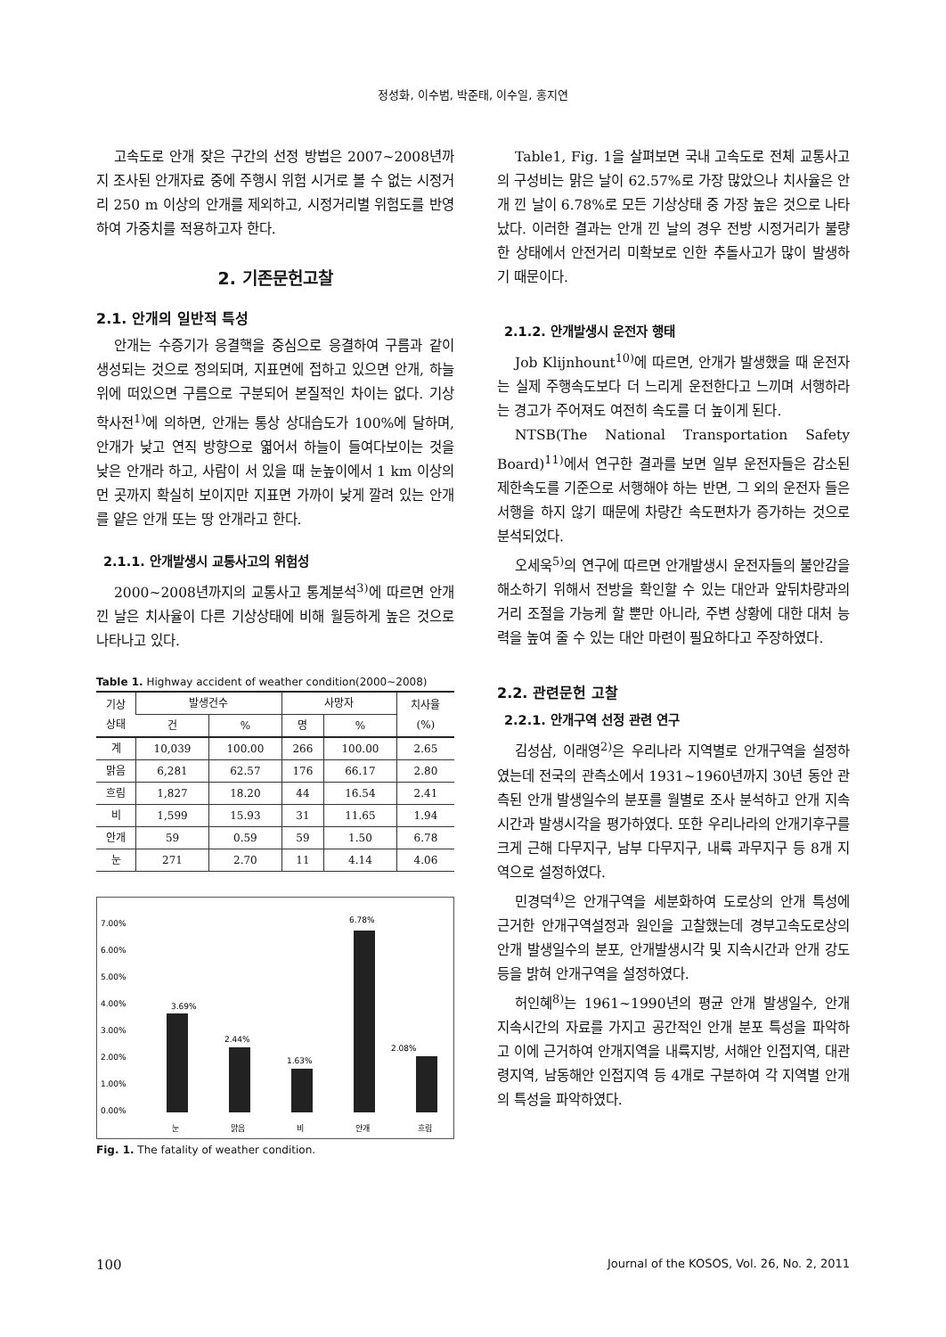정성화, 이수범, 박준태, 이수일, 홍지연
고속도로 안개 잦은 구간의 선정 방법은 2007~2008년까지 조사된 안개자료 중에 주행시 위험 시거로 볼 수 없는 시정거리 250 m 이상의 안개를 제외하고, 시정거리별 위험도를 반영하여 가중치를 적용하고자 한다.
2. 기존문헌고찰
2.1. 안개의 일반적 특성
안개는 수증기가 응결핵을 중심으로 응결하여 구름과 같이 생성되는 것으로 정의되며, 지표면에 접하고 있으면 안개, 하늘위에 떠있으면 구름으로 구분되어 본질적인 차이는 없다. 기상학사전<sup>1)</sup>에 의하면, 안개는 통상 상대습도가 100%에 달하며, 안개가 낮고 연직 방향으로 엷어서 하늘이 들여다보이는 것을 낮은 안개라 하고, 사람이 서 있을 때 눈높이에서 1 km 이상의 먼 곳까지 확실히 보이지만 지표면 가까이 낮게 깔려 있는 안개를 얕은 안개 또는 땅 안개라고 한다.
2.1.1. 안개발생시 교통사고의 위험성
2000~2008년까지의 교통사고 통계분석<sup>3)</sup>에 따르면 안개 낀 날은 치사율이 다른 기상상태에 비해 월등하게 높은 것으로 나타나고 있다.
Table 1. Highway accident of weather condition(2000~2008)
| 기상 상태 | 발생건수 | | 사망자 | | 치사율 (%) |
| --- | --- | --- | --- | --- | --- |
| | 건 | % | 명 | % | |
| 계 | 10,039 | 100.00 | 266 | 100.00 | 2.65 |
| 맑음 | 6,281 | 62.57 | 176 | 66.17 | 2.80 |
| 흐림 | 1,827 | 18.20 | 44 | 16.54 | 2.41 |
| 비 | 1,599 | 15.93 | 31 | 11.65 | 1.94 |
| 안개 | 59 | 0.59 | 59 | 1.50 | 6.78 |
| 눈 | 271 | 2.70 | 11 | 4.14 | 4.06 |
7.00%
6.00%
5.00%
4.00%
3.00%
2.00%
1.00%
0.00%
3.69%
2.44%
1.63%
6.78%
2.08%
눈
맑음
비
안개
흐림
Fig. 1. The fatality of weather condition.
Table1, Fig. 1을 살펴보면 국내 고속도로 전체 교통사고의 구성비는 맑은 날이 62.57%로 가장 많았으나 치사율은 안개 낀 날이 6.78%로 모든 기상상태 중 가장 높은 것으로 나타났다. 이러한 결과는 안개 낀 날의 경우 전방 시정거리가 불량한 상태에서 안전거리 미확보로 인한 추돌사고가 많이 발생하기 때문이다.
2.1.2. 안개발생시 운전자 행태
Job Klijnhount<sup>10)</sup>에 따르면, 안개가 발생했을 때 운전자는 실제 주행속도보다 더 느리게 운전한다고 느끼며 서행하라는 경고가 주어져도 여전히 속도를 더 높이게 된다.
NTSB(The National Transportation Safety Board)<sup>11)</sup>에서 연구한 결과를 보면 일부 운전자들은 감소된 제한속도를 기준으로 서행해야 하는 반면, 그 외의 운전자 들은 서행을 하지 않기 때문에 차량간 속도편차가 증가하는 것으로 분석되었다.
오세욱<sup>5)</sup>의 연구에 따르면 안개발생시 운전자들의 불안감을 해소하기 위해서 전방을 확인할 수 있는 대안과 앞뒤차량과의 거리 조절을 가능케 할 뿐만 아니라, 주변 상황에 대한 대처 능력을 높여 줄 수 있는 대안 마련이 필요하다고 주장하였다.
2.2. 관련문헌 고찰
2.2.1. 안개구역 선정 관련 연구
김성삼, 이래영<sup>2)</sup>은 우리나라 지역별로 안개구역을 설정하였는데 전국의 관측소에서 1931~1960년까지 30년 동안 관측된 안개 발생일수의 분포를 월별로 조사 분석하고 안개 지속시간과 발생시각을 평가하였다. 또한 우리나라의 안개기후구를 크게 근해 다무지구, 남부 다무지구, 내륙 과무지구 등 8개 지역으로 설정하였다.
민경덕<sup>4)</sup>은 안개구역을 세분화하여 도로상의 안개 특성에 근거한 안개구역설정과 원인을 고찰했는데 경부고속도로상의 안개 발생일수의 분포, 안개발생시각 및 지속시간과 안개 강도 등을 밝혀 안개구역을 설정하였다.
허인혜<sup>8)</sup>는 1961~1990년의 평균 안개 발생일수, 안개 지속시간의 자료를 가지고 공간적인 안개 분포 특성을 파악하고 이에 근거하여 안개지역을 내륙지방, 서해안 인접지역, 대관령지역, 남동해안 인접지역 등 4개로 구분하여 각 지역별 안개의 특성을 파악하였다.
100 Journal of the KOSOS, Vol. 26, No. 2, 2011